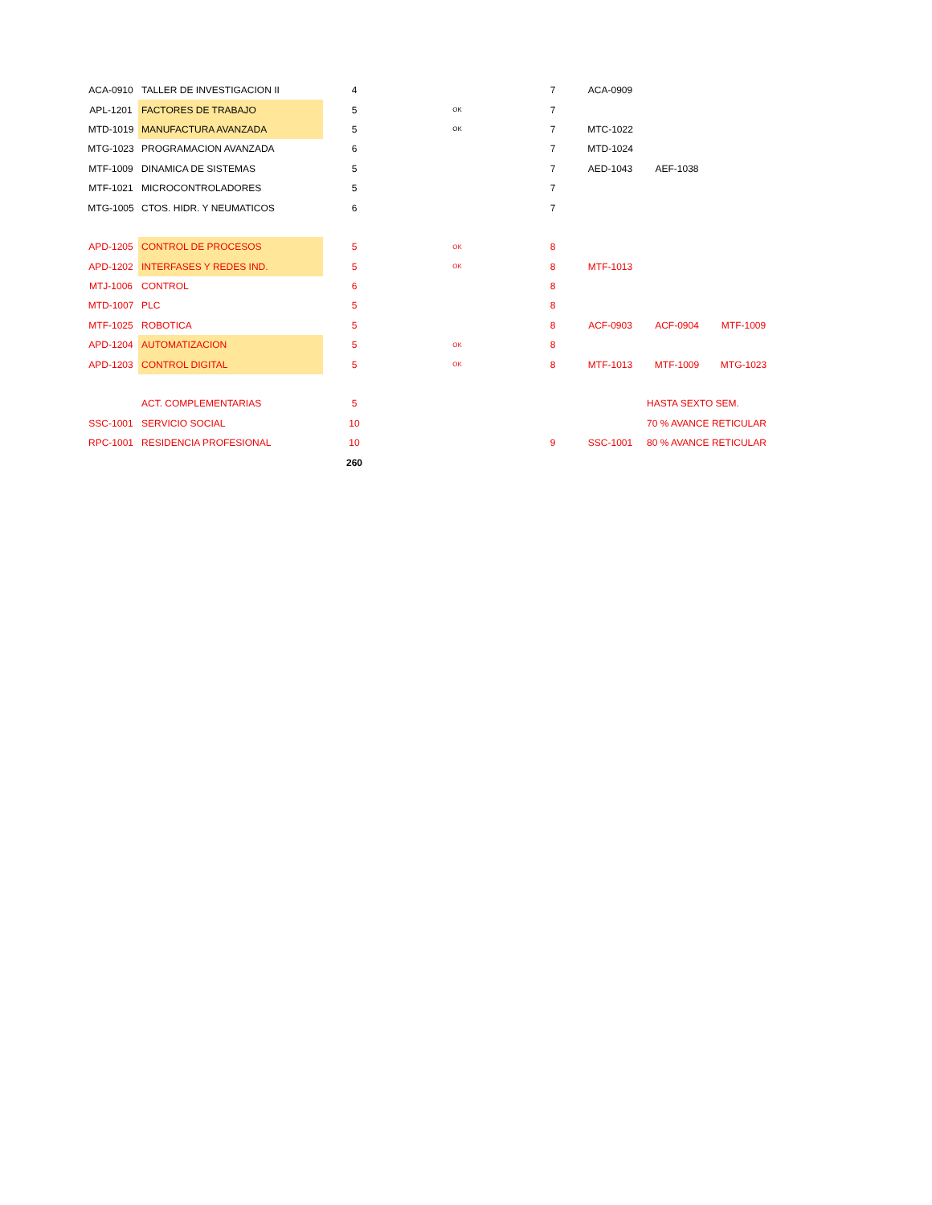| ACA-0910 | TALLER DE INVESTIGACION II | 4 | | 7 | ACA-0909 | | |
| APL-1201 | FACTORES DE TRABAJO | 5 | OK | 7 | | | |
| MTD-1019 | MANUFACTURA AVANZADA | 5 | OK | 7 | MTC-1022 | | |
| MTG-1023 | PROGRAMACION AVANZADA | 6 | | 7 | MTD-1024 | | |
| MTF-1009 | DINAMICA DE SISTEMAS | 5 | | 7 | AED-1043 | AEF-1038 | |
| MTF-1021 | MICROCONTROLADORES | 5 | | 7 | | | |
| MTG-1005 | CTOS. HIDR. Y NEUMATICOS | 6 | | 7 | | | |
| APD-1205 | CONTROL DE PROCESOS | 5 | OK | 8 | | | |
| APD-1202 | INTERFASES Y REDES IND. | 5 | OK | 8 | MTF-1013 | | |
| MTJ-1006 | CONTROL | 6 | | 8 | | | |
| MTD-1007 | PLC | 5 | | 8 | | | |
| MTF-1025 | ROBOTICA | 5 | | 8 | ACF-0903 | ACF-0904 | MTF-1009 |
| APD-1204 | AUTOMATIZACION | 5 | OK | 8 | | | |
| APD-1203 | CONTROL DIGITAL | 5 | OK | 8 | MTF-1013 | MTF-1009 | MTG-1023 |
| | ACT. COMPLEMENTARIAS | 5 | | | | HASTA SEXTO SEM. | |
| SSC-1001 | SERVICIO SOCIAL | 10 | | | | 70 % AVANCE RETICULAR | |
| RPC-1001 | RESIDENCIA PROFESIONAL | 10 | | 9 | SSC-1001 | 80 % AVANCE RETICULAR | |
| | | 260 | | | | | |